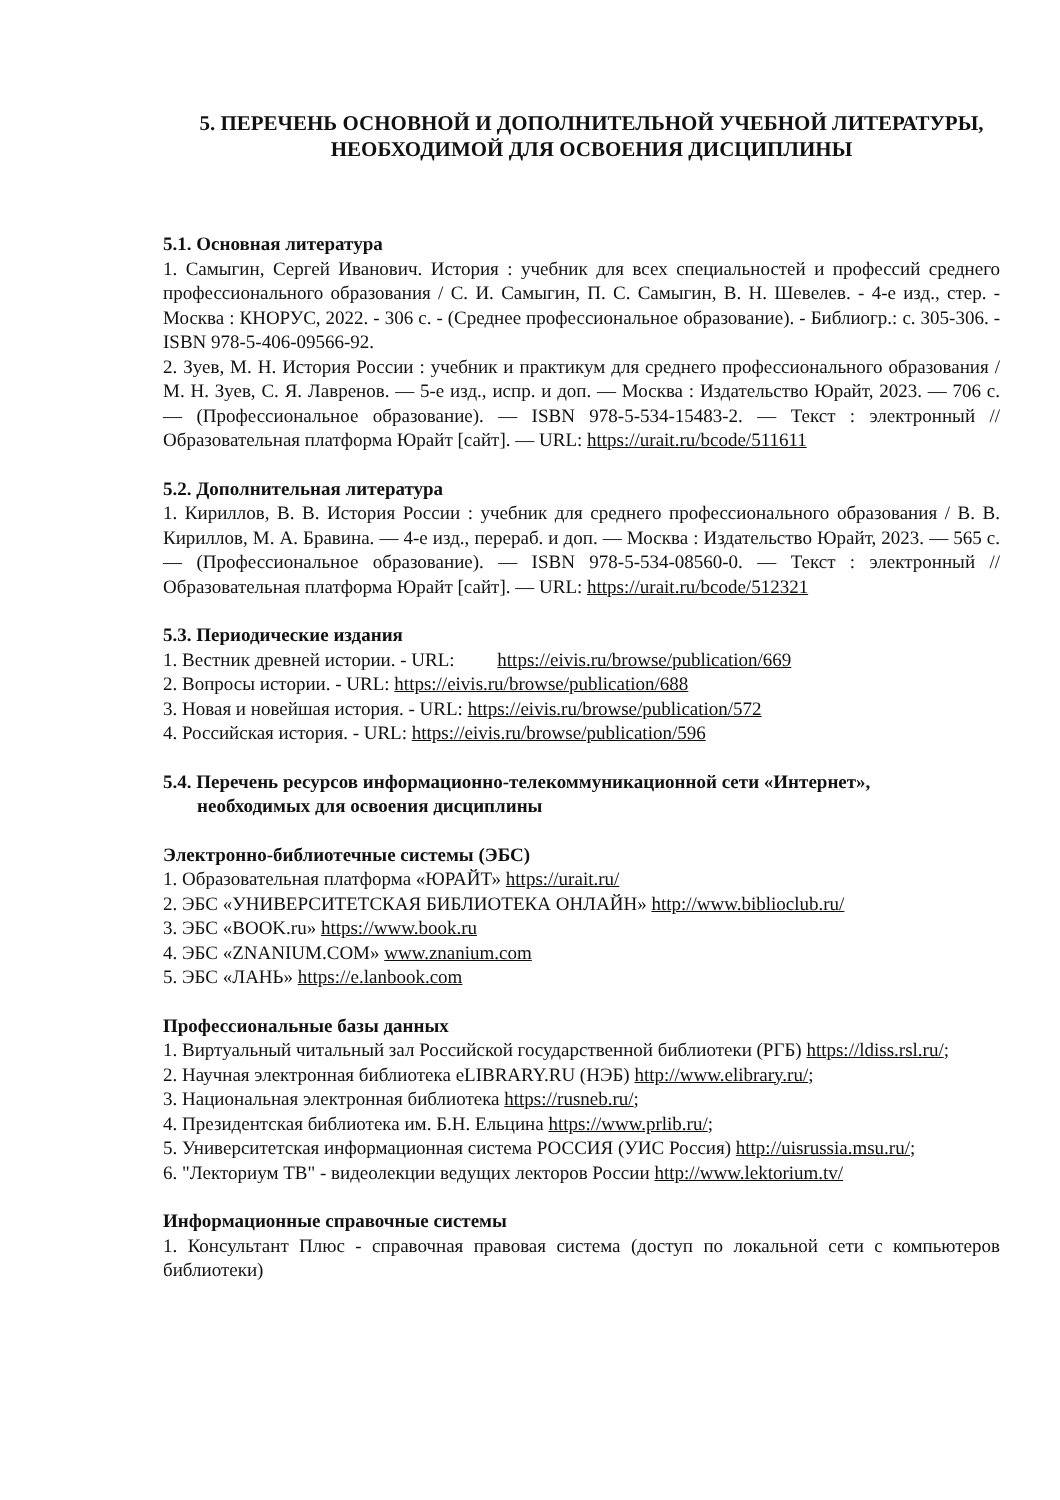5. ПЕРЕЧЕНЬ ОСНОВНОЙ И ДОПОЛНИТЕЛЬНОЙ УЧЕБНОЙ ЛИТЕРАТУРЫ,
НЕОБХОДИМОЙ ДЛЯ ОСВОЕНИЯ ДИСЦИПЛИНЫ
5.1. Основная литература
1. Самыгин, Сергей Иванович. История : учебник для всех специальностей и профессий среднего профессионального образования / С. И. Самыгин, П. С. Самыгин, В. Н. Шевелев. - 4-е изд., стер. - Москва : КНОРУС, 2022. - 306 с. - (Среднее профессиональное образование). - Библиогр.: с. 305-306. - ISBN 978-5-406-09566-92.
2. Зуев, М. Н. История России : учебник и практикум для среднего профессионального образования / М. Н. Зуев, С. Я. Лавренов. — 5-е изд., испр. и доп. — Москва : Издательство Юрайт, 2023. — 706 с. — (Профессиональное образование). — ISBN 978-5-534-15483-2. — Текст : электронный // Образовательная платформа Юрайт [сайт]. — URL: https://urait.ru/bcode/511611
5.2. Дополнительная литература
1. Кириллов, В. В. История России : учебник для среднего профессионального образования / В. В. Кириллов, М. А. Бравина. — 4-е изд., перераб. и доп. — Москва : Издательство Юрайт, 2023. — 565 с. — (Профессиональное образование). — ISBN 978-5-534-08560-0. — Текст : электронный // Образовательная платформа Юрайт [сайт]. — URL: https://urait.ru/bcode/512321
5.3. Периодические издания
1. Вестник древней истории. - URL: https://eivis.ru/browse/publication/669
2. Вопросы истории. - URL: https://eivis.ru/browse/publication/688
3. Новая и новейшая история. - URL: https://eivis.ru/browse/publication/572
4. Российская история. - URL: https://eivis.ru/browse/publication/596
5.4. Перечень ресурсов информационно-телекоммуникационной сети «Интернет»,
необходимых для освоения дисциплины
Электронно-библиотечные системы (ЭБС)
1. Образовательная платформа «ЮРАЙТ» https://urait.ru/
2. ЭБС «УНИВЕРСИТЕТСКАЯ БИБЛИОТЕКА ОНЛАЙН» http://www.biblioclub.ru/
3. ЭБС «BOOK.ru» https://www.book.ru
4. ЭБС «ZNANIUM.COM» www.znanium.com
5. ЭБС «ЛАНЬ» https://e.lanbook.com
Профессиональные базы данных
1. Виртуальный читальный зал Российской государственной библиотеки (РГБ) https://ldiss.rsl.ru/;
2. Научная электронная библиотека eLIBRARY.RU (НЭБ) http://www.elibrary.ru/;
3. Национальная электронная библиотека https://rusneb.ru/;
4. Президентская библиотека им. Б.Н. Ельцина https://www.prlib.ru/;
5. Университетская информационная система РОССИЯ (УИС Россия) http://uisrussia.msu.ru/;
6. "Лекториум ТВ" - видеолекции ведущих лекторов России http://www.lektorium.tv/
Информационные справочные системы
1. Консультант Плюс - справочная правовая система (доступ по локальной сети с компьютеров библиотеки)